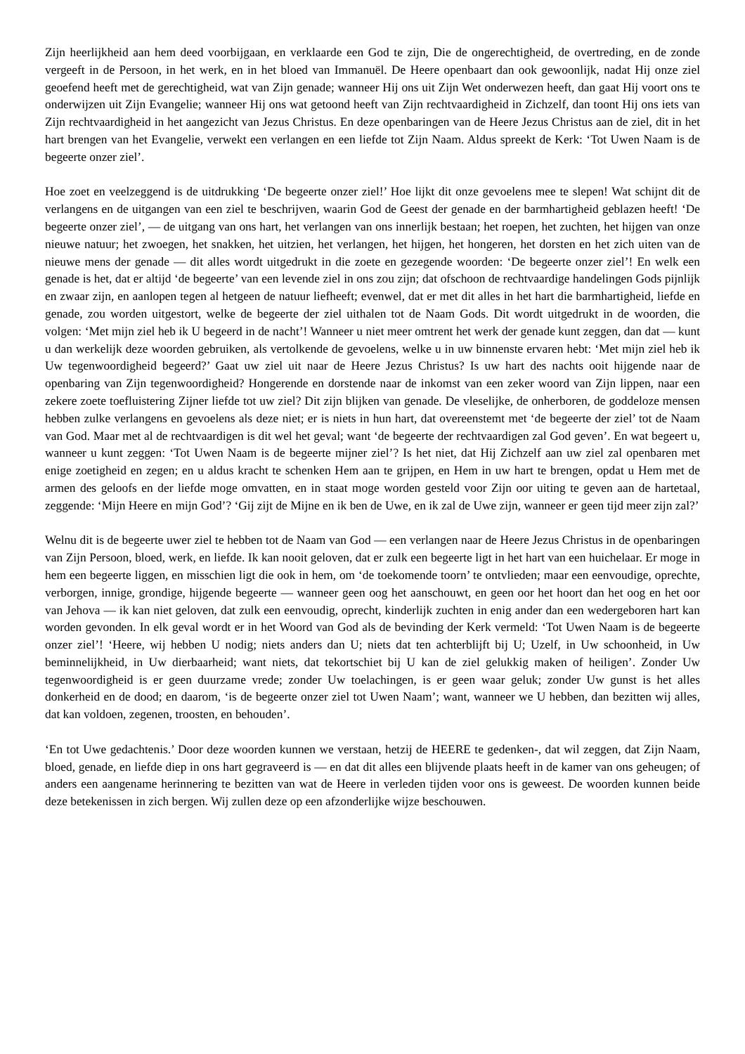Zijn heerlijkheid aan hem deed voorbijgaan, en verklaarde een God te zijn, Die de ongerechtigheid, de overtreding, en de zonde vergeeft in de Persoon, in het werk, en in het bloed van Immanuël. De Heere openbaart dan ook gewoonlijk, nadat Hij onze ziel geoefend heeft met de gerechtigheid, wat van Zijn genade; wanneer Hij ons uit Zijn Wet onderwezen heeft, dan gaat Hij voort ons te onderwijzen uit Zijn Evangelie; wanneer Hij ons wat getoond heeft van Zijn rechtvaardigheid in Zichzelf, dan toont Hij ons iets van Zijn rechtvaardigheid in het aangezicht van Jezus Christus. En deze openbaringen van de Heere Jezus Christus aan de ziel, dit in het hart brengen van het Evangelie, verwekt een verlangen en een liefde tot Zijn Naam. Aldus spreekt de Kerk: ‘Tot Uwen Naam is de begeerte onzer ziel’.
Hoe zoet en veelzeggend is de uitdrukking ‘De begeerte onzer ziel!’ Hoe lijkt dit onze gevoelens mee te slepen! Wat schijnt dit de verlangens en de uitgangen van een ziel te beschrijven, waarin God de Geest der genade en der barmhartigheid geblazen heeft! ‘De begeerte onzer ziel’, — de uitgang van ons hart, het verlangen van ons innerlijk bestaan; het roepen, het zuchten, het hijgen van onze nieuwe natuur; het zwoegen, het snakken, het uitzien, het verlangen, het hijgen, het hongeren, het dorsten en het zich uiten van de nieuwe mens der genade — dit alles wordt uitgedrukt in die zoete en gezegende woorden: ‘De begeerte onzer ziel’! En welk een genade is het, dat er altijd ‘de begeerte’ van een levende ziel in ons zou zijn; dat ofschoon de rechtvaardige handelingen Gods pijnlijk en zwaar zijn, en aanlopen tegen al hetgeen de natuur liefheeft; evenwel, dat er met dit alles in het hart die barmhartigheid, liefde en genade, zou worden uitgestort, welke de begeerte der ziel uithalen tot de Naam Gods. Dit wordt uitgedrukt in de woorden, die volgen: ‘Met mijn ziel heb ik U begeerd in de nacht’! Wanneer u niet meer omtrent het werk der genade kunt zeggen, dan dat — kunt u dan werkelijk deze woorden gebruiken, als vertolkende de gevoelens, welke u in uw binnenste ervaren hebt: ‘Met mijn ziel heb ik Uw tegenwoordigheid begeerd?’ Gaat uw ziel uit naar de Heere Jezus Christus? Is uw hart des nachts ooit hijgende naar de openbaring van Zijn tegenwoordigheid? Hongerende en dorstende naar de inkomst van een zeker woord van Zijn lippen, naar een zekere zoete toefluistering Zijner liefde tot uw ziel? Dit zijn blijken van genade. De vleselijke, de onherboren, de goddeloze mensen hebben zulke verlangens en gevoelens als deze niet; er is niets in hun hart, dat overeenstemt met ‘de begeerte der ziel’ tot de Naam van God. Maar met al de rechtvaardigen is dit wel het geval; want ‘de begeerte der rechtvaardigen zal God geven’. En wat begeert u, wanneer u kunt zeggen: ‘Tot Uwen Naam is de begeerte mijner ziel’? Is het niet, dat Hij Zichzelf aan uw ziel zal openbaren met enige zoetigheid en zegen; en u aldus kracht te schenken Hem aan te grijpen, en Hem in uw hart te brengen, opdat u Hem met de armen des geloofs en der liefde moge omvatten, en in staat moge worden gesteld voor Zijn oor uiting te geven aan de hartetaal, zeggende: ‘Mijn Heere en mijn God’? ‘Gij zijt de Mijne en ik ben de Uwe, en ik zal de Uwe zijn, wanneer er geen tijd meer zijn zal?’
Welnu dit is de begeerte uwer ziel te hebben tot de Naam van God — een verlangen naar de Heere Jezus Christus in de openbaringen van Zijn Persoon, bloed, werk, en liefde. Ik kan nooit geloven, dat er zulk een begeerte ligt in het hart van een huichelaar. Er moge in hem een begeerte liggen, en misschien ligt die ook in hem, om ‘de toekomende toorn’ te ontvlieden; maar een eenvoudige, oprechte, verborgen, innige, grondige, hijgende begeerte — wanneer geen oog het aanschouwt, en geen oor het hoort dan het oog en het oor van Jehova — ik kan niet geloven, dat zulk een eenvoudig, oprecht, kinderlijk zuchten in enig ander dan een wedergeboren hart kan worden gevonden. In elk geval wordt er in het Woord van God als de bevinding der Kerk vermeld: ‘Tot Uwen Naam is de begeerte onzer ziel’! ‘Heere, wij hebben U nodig; niets anders dan U; niets dat ten achterblijft bij U; Uzelf, in Uw schoonheid, in Uw beminnelijkheid, in Uw dierbaarheid; want niets, dat tekortschiet bij U kan de ziel gelukkig maken of heiligen’. Zonder Uw tegenwoordigheid is er geen duurzame vrede; zonder Uw toelachingen, is er geen waar geluk; zonder Uw gunst is het alles donkerheid en de dood; en daarom, ‘is de begeerte onzer ziel tot Uwen Naam’; want, wanneer we U hebben, dan bezitten wij alles, dat kan voldoen, zegenen, troosten, en behouden’.
‘En tot Uwe gedachtenis.’ Door deze woorden kunnen we verstaan, hetzij de HEERE te gedenken-, dat wil zeggen, dat Zijn Naam, bloed, genade, en liefde diep in ons hart gegraveerd is — en dat dit alles een blijvende plaats heeft in de kamer van ons geheugen; of anders een aangename herinnering te bezitten van wat de Heere in verleden tijden voor ons is geweest. De woorden kunnen beide deze betekenissen in zich bergen. Wij zullen deze op een afzonderlijke wijze beschouwen.